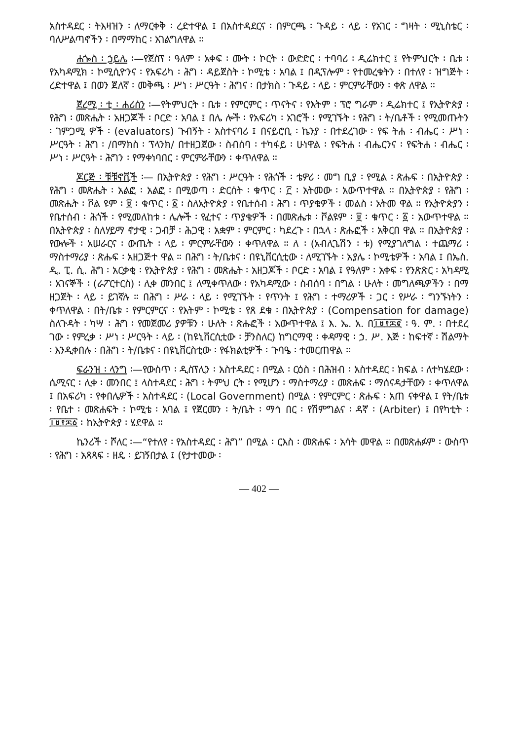አስተዳደር ፡ ትእዛዝን ፡ ለማርቀቅ ፡ ረድተዋል ፤ በአስተዳደርና ፡ በምርጫ ፡ ጉዳይ ፡ ላይ ፡ የአገር ፡ ግዛት ፡ ሚኒስቴር ፡ ባለሥልጣኖችን ፡ በማማከር ፡ አገልግለዋል ።
ሐጐስ ፡ ኃይሌ ፡—የጀስፕ ፡ ዓለም ፡ አቀፍ ፡ ሙት ፡ ኮርት ፡ ውድድር ፡ ተባባሪ ፡ ዲሬክተር ፤ የትምህርት ፡ ቤቱ ፡ የአካዳሚክ ፡ ኮሚሲዮንና ፡ የአፍሪካ ፡ ሕግ ፡ ዳይጀስት ፡ ኮሚቴ ፡ አባል ፤ በዲፕሎም ፡ የተመረቁትን ፡ በተለየ ፡ ዝግጅት ፡ ረድተዋል ፤ በወን ጀለኛ ፡ መቅጫ ፡ ሥነ ፡ ሥርዓት ፡ ሕግና ፡ በታክስ ፡ ጉዳይ ፡ ላይ ፡ ምርምራቸውን ፡ ቀጽ ለዋል ።
ጀረሚ ፡ ቲ ፡ ሐሪሰን ፡—የትምህርት ፡ ቤቱ ፡ የምርምር ፡ ጥናትና ፡ የእትም ፡ ፕሮ ግራም ፡ ዲሬክተር ፤ የኢትዮጵያ ፡ የሕግ ፡ መጽሔት ፡ አዘጋጆች ፡ ቦርድ ፡ አባል ፤ በሌ ሎች ፡ የአፍሪካ ፡ አገሮች ፡ የሚገኙት ፡ የሕግ ፡ ት/ቤቶች ፡ የሚመጡትን ፡ ገምጋሚ ዎች ፡ (evaluators) ጉብኝት ፡ አስተናባሪ ፤ በናይሮቢ ፡ ኬንያ ፡ በተደረገው ፡ የፍ ትሐ ፡ ብሔር ፡ ሥነ ፡ ሥርዓት ፡ ሕግ ፡ /በማክስ ፡ ፕላንክ/ በተዘጋጀው ፡ ስብሰባ ፡ ተካፋይ ፡ ሁነዋል ፡ የፍትሐ ፡ ብሔርንና ፡ የፍትሐ ፡ ብሔር ፡ ሥነ ፡ ሥርዓት ፡ ሕግን ፡ የማቀነባበር ፡ ምርምራቸውን ፡ ቀጥለዋል ።
ጆርጅ ፡ ቹቹኖቪች ፡— በኢትዮጵያ ፡ የሕግ ፡ ሥርዓት ፡ የሕጎች ፡ ቴዎሪ ፡ መግ ቢያ ፡ የሚል ፡ ጽሑፍ ፡ በኢትዮጵያ ፡ የሕግ ፡ መጽሔት ፡ አልፎ ፡ አልፎ ፡ በሚወጣ ፡ ድርሰት ፡ ቁጥር ፡ ፫ ፡ አትመው ፡ አውጥተዋል ። በኢትዮጵያ ፡ የሕግ ፡ መጽሔት ፡ ቮል ዩም ፡ ፱ ፡ ቁጥር ፡ ፩ ፡ ስለኢትዮጵያ ፡ የቤተሰብ ፡ ሕግ ፡ ጥያቄዎች ፡ መልስ ፡ አትመ ዋል ። የኢትዮጵያን ፡ የቤተሰብ ፡ ሕጎች ፡ የሚመለከቱ ፡ ሌሎች ፡ የፈተና ፡ ጥያቄዎች ፡ በመጽሔቱ ፡ ቮልዩም ፡ ፱ ፡ ቁጥር ፡ ፩ ፡ አውጥተዋል ። በኢትዮጵያ ፡ ስለሃይማ ኖታዊ ፡ ጋብቻ ፡ ሕጋዊ ፡ አቋም ፡ ምርምር ፡ ካደረጉ ፡ በኋላ ፡ ጽሑፎች ፡ አቅርበ ዋል ። በኢትዮጵያ ፡ የውሎች ፡ አሠራርና ፡ ውጤት ፡ ላይ ፡ ምርምራቸውን ፡ ቀጥለዋል ። ለ ፡ (አብሊጌሽን ፡ ቱ) የሚያገለግል ፡ ተጨማሪ ፡ ማስተማሪያ ፡ ጽሑፍ ፡ አዘጋጅተ ዋል ። በሕግ ፡ ት/ቤቱና ፡ በዩኒቨርሲቲው ፡ ለሚገኙት ፡ አያሌ ፡ ኮሚቴዎች ፡ አባል ፤ በኤስ. ዲ. ፒ. ሲ. ሕግ ፡ አርቃቂ ፡ የኢትዮጵያ ፡ የሕግ ፡ መጽሔት ፡ አዘጋጆች ፡ ቦርድ ፡ አባል ፤ የዓለም ፡ አቀፍ ፡ የንጽጽር ፡ አካዳሚ ፡ አገናኞች ፡ (ራፖርተርስ) ፡ ሊቀ መንበር ፤ ለሚቀጥለው ፡ የአካዳሚው ፡ ስብሰባ ፡ በግል ፡ ሁለት ፡ መግለጫዎችን ፡ በማ ዘጋጀት ፡ ላይ ፡ ይገኛሉ ። በሕግ ፡ ሥራ ፡ ላይ ፡ የሚገኙት ፡ የጥንት ፤ የሕግ ፡ ተማሪዎች ፡ ጋር ፡ የሥራ ፡ ግንኙነትን ፡ ቀጥለዋል ፡ በት/ቤቱ ፡ የምርምርና ፡ የእትም ፡ ኮሚቴ ፡ የጸ ደቁ ፡ በኢትዮጵያ ፡ (Compensation for damage) ስለጉዳት ፡ ካሣ ፡ ሕግ ፡ የመጀመሪ ያዎቹን ፡ ሁለት ፡ ጽሑፎች ፡ አውጥተዋል ፤ እ. ኤ. አ. በ፲፱፻፷፪ ፡ ዓ. ም. ፡ በተደረ ገው ፡ የምረቃ ፡ ሥነ ፡ ሥርዓት ፡ ላይ ፡ (ከዩኒቨርሲቲው ፡ ቻንስለር) ከግርማዊ ፡ ቀዳማዊ ፡ ኃ. ሥ. እጅ ፡ ከፍተኛ ፡ ሽልማት ፡ እንዲቀበሉ ፡ በሕግ ፡ ት/ቤቱና ፡ በዩኒቨርስቲው ፡ የፋክልቲዎች ፡ ጉባዔ ፡ ተመርጠዋል ።
ፍራንዝ ፡ ላንግ ፡—የውስጥ ፡ ዲስፕሊን ፡ አስተዳደር ፡ በሚል ፡ ርዕስ ፡ በሕዝብ ፡ አስተዳደር ፡ ክፍል ፡ ለተካሄደው ፡ ሴሚናር ፡ ሊቀ ፡ መንበር ፤ ላስተዳደር ፡ ሕግ ፡ ትምህ ርት ፡ የሚሆን ፡ ማስተማሪያ ፡ መጽሐፍ ፡ ማሰናዳታቸውን ፡ ቀጥለዋል ፤ በአፍሪካ ፡ የቀበሌዎች ፡ አስተዳደር ፡ (Local Government) በሚል ፡ የምርምር ፡ ጽሑፍ ፡ አጠ ናቀዋል ፤ የት/ቤቱ ፡ የቤተ ፡ መጽሐፍት ፡ ኮሚቴ ፡ አባል ፤ የጀርመን ፡ ት/ቤት ፡ ማኅ በር ፡ የሽምግልና ፡ ዳኛ ፡ (Arbiter) ፤ በየካቲት ፡ ፲፱፻፷፩ ፡ ከኢትዮጵያ ፡ ሄደዋል ።
ኬንሪች ፡ ሾለር ፡—“የተለየ ፡ የአስተዳደር ፡ ሕግ” በሚል ፡ ርእስ ፡ መጽሐፍ ፡ አሳት መዋል ። በመጽሐፉም ፡ ውስጥ ፡ የሕግ ፡ አጻጻፍ ፡ ዘዴ ፡ ይገኝበታል ፤ (የታተመው ፡
— 402 —